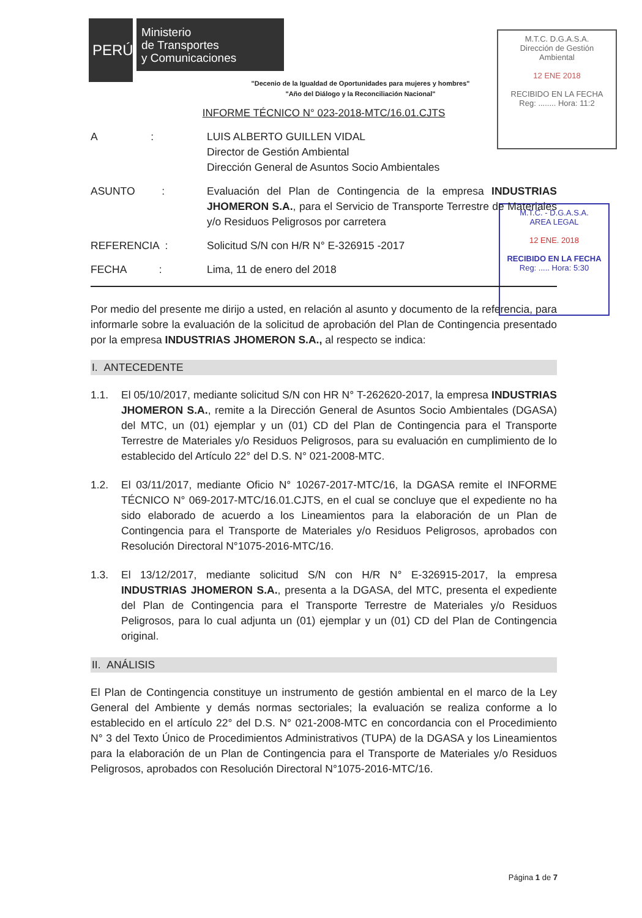PERÚ
Ministerio
de Transportes
y Comunicaciones
M.T.C. D.G.A.S.A.
Dirección de Gestión Ambiental
12 ENE 2018
RECIBIDO EN LA FECHA
Reg: ........ Hora: 11:2
M.T.C. - D.G.A.S.A.
AREA LEGAL
12 ENE. 2018
RECIBIDO EN LA FECHA
Reg: ..... Hora: 5:30
"Decenio de la Igualdad de Oportunidades para mujeres y hombres"
"Año del Diálogo y la Reconciliación Nacional"
INFORME TÉCNICO N° 023-2018-MTC/16.01.CJTS
A :
LUIS ALBERTO GUILLEN VIDAL
Director de Gestión Ambiental
Dirección General de Asuntos Socio Ambientales
ASUNTO : Evaluación del Plan de Contingencia de la empresa INDUSTRIAS JHOMERON S.A., para el Servicio de Transporte Terrestre de Materiales y/o Residuos Peligrosos por carretera
REFERENCIA : Solicitud S/N con H/R N° E-326915 -2017
FECHA : Lima, 11 de enero del 2018
Por medio del presente me dirijo a usted, en relación al asunto y documento de la referencia, para informarle sobre la evaluación de la solicitud de aprobación del Plan de Contingencia presentado por la empresa INDUSTRIAS JHOMERON S.A., al respecto se indica:
I. ANTECEDENTE
1.1. El 05/10/2017, mediante solicitud S/N con HR N° T-262620-2017, la empresa INDUSTRIAS JHOMERON S.A., remite a la Dirección General de Asuntos Socio Ambientales (DGASA) del MTC, un (01) ejemplar y un (01) CD del Plan de Contingencia para el Transporte Terrestre de Materiales y/o Residuos Peligrosos, para su evaluación en cumplimiento de lo establecido del Artículo 22° del D.S. N° 021-2008-MTC.
1.2. El 03/11/2017, mediante Oficio N° 10267-2017-MTC/16, la DGASA remite el INFORME TÉCNICO N° 069-2017-MTC/16.01.CJTS, en el cual se concluye que el expediente no ha sido elaborado de acuerdo a los Lineamientos para la elaboración de un Plan de Contingencia para el Transporte de Materiales y/o Residuos Peligrosos, aprobados con Resolución Directoral N°1075-2016-MTC/16.
1.3. El 13/12/2017, mediante solicitud S/N con H/R N° E-326915-2017, la empresa INDUSTRIAS JHOMERON S.A., presenta a la DGASA, del MTC, presenta el expediente del Plan de Contingencia para el Transporte Terrestre de Materiales y/o Residuos Peligrosos, para lo cual adjunta un (01) ejemplar y un (01) CD del Plan de Contingencia original.
II. ANÁLISIS
El Plan de Contingencia constituye un instrumento de gestión ambiental en el marco de la Ley General del Ambiente y demás normas sectoriales; la evaluación se realiza conforme a lo establecido en el artículo 22° del D.S. N° 021-2008-MTC en concordancia con el Procedimiento N° 3 del Texto Único de Procedimientos Administrativos (TUPA) de la DGASA y los Lineamientos para la elaboración de un Plan de Contingencia para el Transporte de Materiales y/o Residuos Peligrosos, aprobados con Resolución Directoral N°1075-2016-MTC/16.
Página 1 de 7